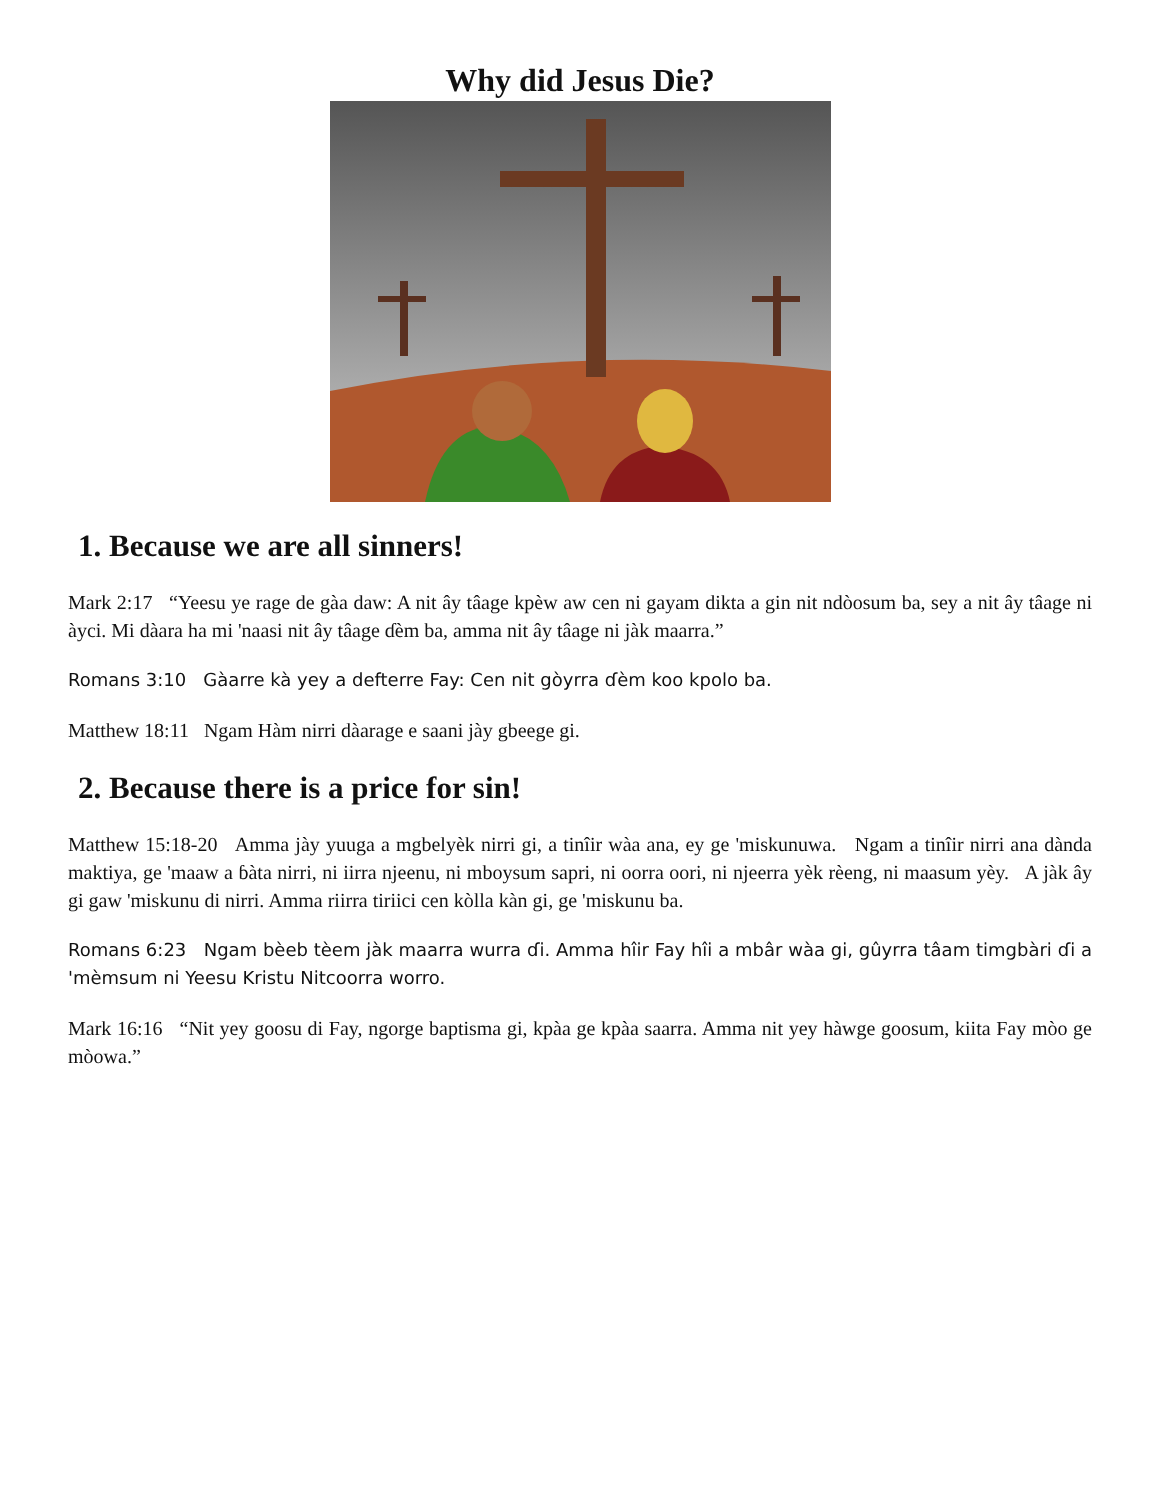Why did Jesus Die?
1. Because we are all sinners!
Mark 2:17 “Yeesu ye rage de gàa daw: A nit ây tâage kpèw aw cen ni gayam dikta a gin nit ndòosum ba, sey a nit ây tâage ni àyci. Mi dàara ha mi 'naasi nit ây tâage ɗèm ba, amma nit ây tâage ni jàk maarra.”
Romans 3:10 Gàarre kà yey a defterre Fay: Cen nit gòyrra ɗèm koo kpolo ba.
Matthew 18:11 Ngam Hàm nirri dàarage e saani jày gbeege gi.
2. Because there is a price for sin!
Matthew 15:18-20 Amma jày yuuga a mgbelyèk nirri gi, a tinîir wàa ana, ey ge 'miskunuwa. Ngam a tinîir nirri ana dànda maktiya, ge 'maaw a ɓàta nirri, ni iirra njeenu, ni mboysum sapri, ni oorra oori, ni njeerra yèk rèeng, ni maasum yèy. A jàk ây gi gaw 'miskunu di nirri. Amma riirra tiriici cen kòlla kàn gi, ge 'miskunu ba.
Romans 6:23 Ngam bèeb tèem jàk maarra wurra ɗi. Amma hîir Fay hîi a mbâr wàa gi, gûyrra tâam timgbàri ɗi a 'mèmsum ni Yeesu Kristu Nitcoorra worro.
Mark 16:16 “Nit yey goosu di Fay, ngorge baptisma gi, kpàa ge kpàa saarra. Amma nit yey hàwge goosum, kiita Fay mòo ge mòowa.”